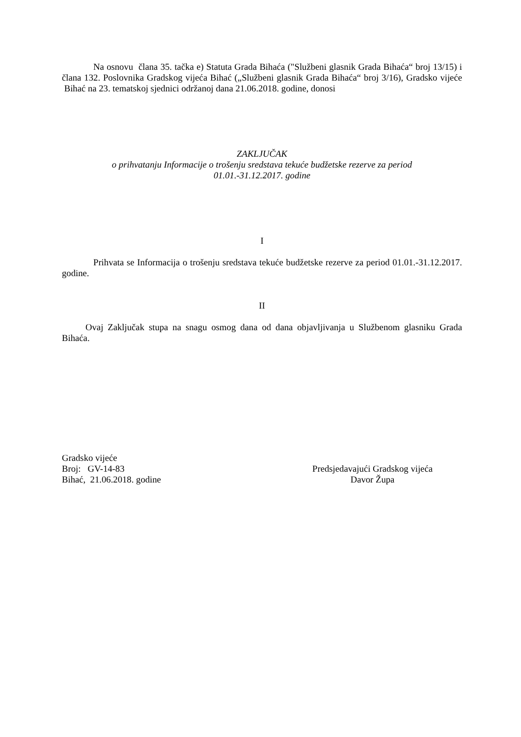Na osnovu člana 35. tačka e) Statuta Grada Bihaća ("Službeni glasnik Grada Bihaća“ broj 13/15) i člana 132. Poslovnika Gradskog vijeća Bihać („Službeni glasnik Grada Bihaća“ broj 3/16), Gradsko vijeće Bihać na 23. tematskoj sjednici održanoj dana 21.06.2018. godine, donosi
ZAKLJUČAK
o prihvatanju Informacije o trošenju sredstava tekuće budžetske rezerve za period
01.01.-31.12.2017. godine
I
Prihvata se Informacija o trošenju sredstava tekuće budžetske rezerve za period 01.01.-31.12.2017. godine.
II
Ovaj Zaključak stupa na snagu osmog dana od dana objavljivanja u Službenom glasniku Grada Bihaća.
Gradsko vijeće
Broj: GV-14-83
Bihać, 21.06.2018. godine
Predsjedavajući Gradskog vijeća
Davor Župa